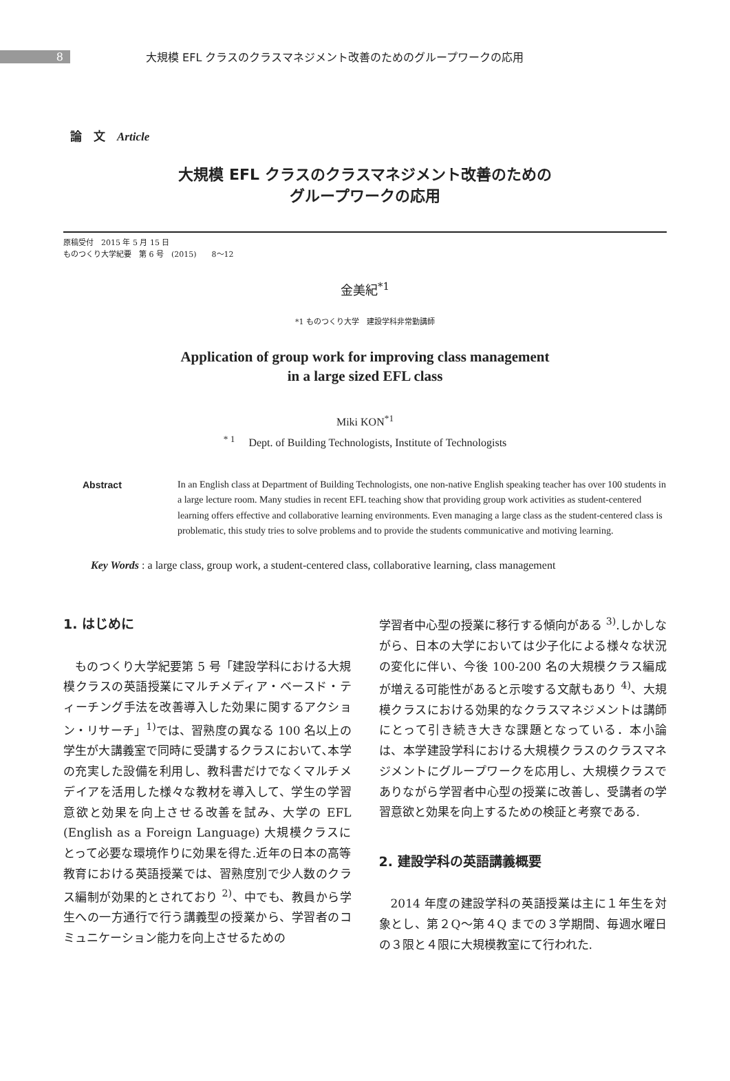8
大規模 EFL クラスのクラスマネジメント改善のためのグループワークの応用
論　文　Article
大規模 EFL クラスのクラスマネジメント改善のための
グループワークの応用
原稿受付　2015 年 5 月 15 日
ものつくり大学紀要　第 6 号　(2015)　　8～12
金美紀<sup>*1</sup>
*1 ものつくり大学　建設学科非常勤講師
Application of group work for improving class management
in a large sized EFL class
Miki KON<sup>*1</sup>
<sup>* 1</sup>　 Dept. of Building Technologists, Institute of Technologists
Abstract In an English class at Department of Building Technologists, one non-native English speaking teacher has over 100 students in a large lecture room. Many studies in recent EFL teaching show that providing group work activities as student-centered learning offers effective and collaborative learning environments. Even managing a large class as the student-centered class is problematic, this study tries to solve problems and to provide the students communicative and motiving learning.
Key Words : a large class, group work, a student-centered class, collaborative learning, class management
1. はじめに
ものつくり大学紀要第 5 号「建設学科における大規模クラスの英語授業にマルチメディア・ベースド・ティーチング手法を改善導入した効果に関するアクション・リサーチ」<sup>1)</sup>では、習熟度の異なる 100 名以上の学生が大講義室で同時に受講するクラスにおいて､本学の充実した設備を利用し、教科書だけでなくマルチメデイアを活用した様々な教材を導入して、学生の学習意欲と効果を向上させる改善を試み、大学の EFL (English as a Foreign Language) 大規模クラスにとって必要な環境作りに効果を得た.近年の日本の高等教育における英語授業では、習熟度別で少人数のクラス編制が効果的とされており <sup>2)</sup>、中でも、教員から学生への一方通行で行う講義型の授業から、学習者のコミュニケーション能力を向上させるための
学習者中心型の授業に移行する傾向がある <sup>3)</sup>.しかしながら、日本の大学においては少子化による様々な状況の変化に伴い、今後 100-200 名の大規模クラス編成が増える可能性があると示唆する文献もあり <sup>4)</sup>、大規模クラスにおける効果的なクラスマネジメントは講師にとって引き続き大きな課題となっている．本小論は、本学建設学科における大規模クラスのクラスマネジメントにグループワークを応用し、大規模クラスでありながら学習者中心型の授業に改善し、受講者の学習意欲と効果を向上するための検証と考察である.
2. 建設学科の英語講義概要
2014 年度の建設学科の英語授業は主に１年生を対象とし、第２Q～第４Q までの３学期間、毎週水曜日の３限と４限に大規模教室にて行われた.